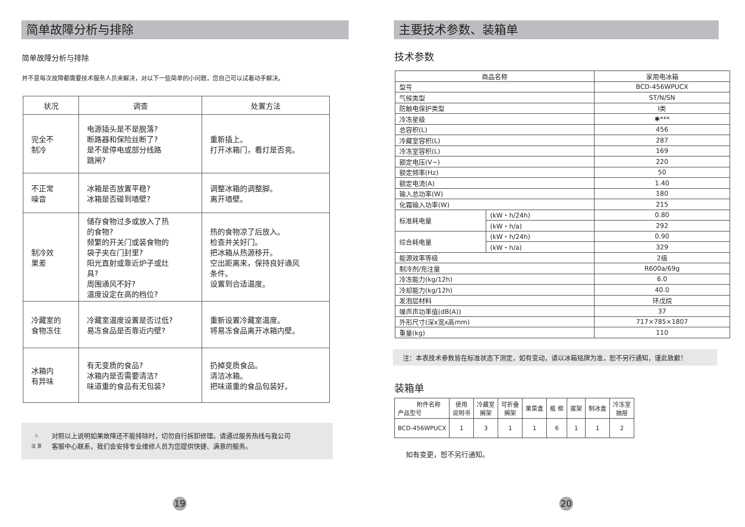简单故障分析与排除
简单故障分析与排除
并不是每次故障都需要技术服务人员来解决，对以下一些简单的小问题，您自己可以试着动手解决。
| 状况 | 调查 | 处置方法 |
| --- | --- | --- |
| 完全不 制冷 | 电源插头是不是脱落? 断路器和保险丝断了? 是不是停电或部分线路 跳闸? | 重新插上。 打开冰箱门，看灯是否亮。 |
| 不正常 噪音 | 冰箱是否放置平稳? 冰箱是否碰到墙壁? | 调整冰箱的调整脚。 离开墙壁。 |
| 制冷效 果差 | 储存食物过多或放入了热 的食物? 频繁的开关门或装食物的 袋子夹在门封里? 阳光直射或靠近炉子或灶 具? 周围通风不好? 温度设定在高的档位? | 热的食物凉了后放入。 检查并关好门。 把冰箱从热源移开。 空出距离来，保持良好通风 条件。 设置到合适温度。 |
| 冷藏室的 食物冻住 | 冷藏室温度设置是否过低? 易冻食品是否靠近内壁? | 重新设置冷藏室温度。 将易冻食品离开冰箱内壁。 |
| 冰箱内 有异味 | 有无变质的食品? 冰箱内是否需要清洁? 味道重的食品有无包装? | 扔掉变质食品。 清洁冰箱。 把味道重的食品包装好。 |
⚠
注 意
对照以上说明如果故障还不能排除时，切勿自行拆卸修理。请通过服务热线与我公司
客服中心联系，我们会安排专业维修人员为您提供快捷、满意的服务。
19
主要技术参数、装箱单
技术参数
| 商品名称 | | 家用电冰箱 |
| 型号 | | BCD-456WPUCX |
| 气候类型 | | ST/N/SN |
| 防触电保护类型 | | Ⅰ类 |
| 冷冻星级 | | ✱*** |
| 总容积(L) | | 456 |
| 冷藏室容积(L) | | 287 |
| 冷冻室容积(L) | | 169 |
| 额定电压(V~) | | 220 |
| 额定频率(Hz) | | 50 |
| 额定电流(A) | | 1.40 |
| 输入总功率(W) | | 180 |
| 化霜输入功率(W) | | 215 |
| 标准耗电量 | (kW・h/24h) | 0.80 |
| | (kW・h/a) | 292 |
| 综合耗电量 | (kW・h/24h) | 0.90 |
| | (kW・h/a) | 329 |
| 能源效率等级 | | 2级 |
| 制冷剂/充注量 | | R600a/69g |
| 冷冻能力(kg/12h) | | 6.0 |
| 冷却能力(kg/12h) | | 40.0 |
| 发泡层材料 | | 环戊烷 |
| 噪声声功率值(dB(A)) | | 37 |
| 外形尺寸(深x宽x高mm) | | 717×785×1807 |
| 重量(kg) | | 110 |
注：本表技术参数皆在标准状态下测定，如有变动，请以冰箱铭牌为准，恕不另行通知，谨此致歉！
装箱单
| 附件名称 产品型号 | 使用 说明书 | 冷藏室 搁架 | 可折叠 搁架 | 果菜盒 | 瓶 框 | 蛋架 | 制冰盒 | 冷冻室 抽屉 |
| BCD-456WPUCX | 1 | 3 | 1 | 1 | 6 | 1 | 1 | 2 |
如有变更，恕不另行通知。
20